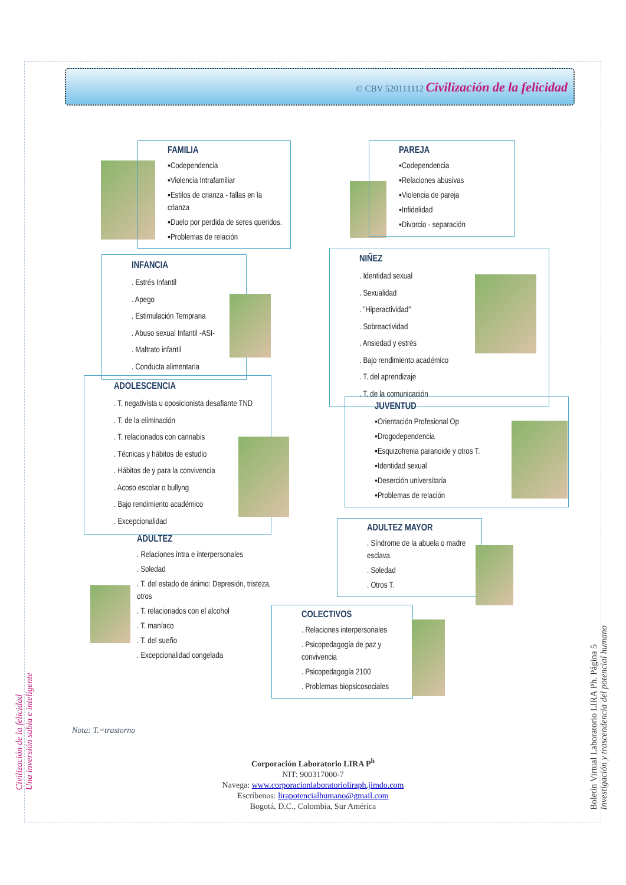© CBV 520111112 Civilización de la felicidad
FAMILIA
▪Codependencia
▪Violencia Intrafamiliar
▪Estilos de crianza - fallas en la crianza
▪Duelo por perdida de seres queridos.
▪Problemas de relación
PAREJA
▪Codependencia
▪Relaciones abusivas
▪Violencia de pareja
▪Infidelidad
▪Divorcio - separación
INFANCIA
. Estrés Infantil
. Apego
. Estimulación Temprana
. Abuso sexual Infantil -ASI-
. Maltrato infantil
. Conducta alimentaria
NIÑEZ
. Identidad sexual
. Sexualidad
. "Hiperactividad"
. Sobreactividad
. Ansiedad y estrés
. Bajo rendimiento académico
. T. del aprendizaje
. T. de la comunicación
ADOLESCENCIA
. T. negativista u oposicionista desafiante TND
. T. de la eliminación
. T. relacionados con cannabis
. Técnicas y hábitos de estudio
. Hábitos de y para la convivencia
. Acoso escolar o bullyng
. Bajo rendimiento académico
. Excepcionalidad
JUVENTUD
▪Orientación Profesional Op
▪Drogodependencia
▪Esquizofrenia paranoide y otros T.
▪Identidad sexual
▪Deserción universitaria
▪Problemas de relación
ADULTEZ MAYOR
. Síndrome de la abuela o madre esclava.
. Soledad
. Otros T.
ADULTEZ
. Relaciones intra e interpersonales
. Soledad
. T. del estado de ánimo: Depresión, tristeza, otros
. T. relacionados con el alcohol
. T. maníaco
. T. del sueño
. Excepcionalidad congelada
COLECTIVOS
. Relaciones interpersonales
. Psicopedagogía de paz y convivencia
. Psicopedagogía 2100
. Problemas biopsicosociales
Nota: T.=trastorno
Corporación Laboratorio LIRA P<sup>h</sup>
NIT: 900317000-7
Navega: www.corporacionlaboratorioliraph.jimdo.com
Escríbenos: lirapotencialhumano@gmail.com
Bogotá, D.C., Colombia, Sur América
Civilización de la felicidad
Una inversión sabia e inteligente
Boletín Virtual Laboratorio LIRA Ph. Página 5
Investigación y trascendencia del potencial humano